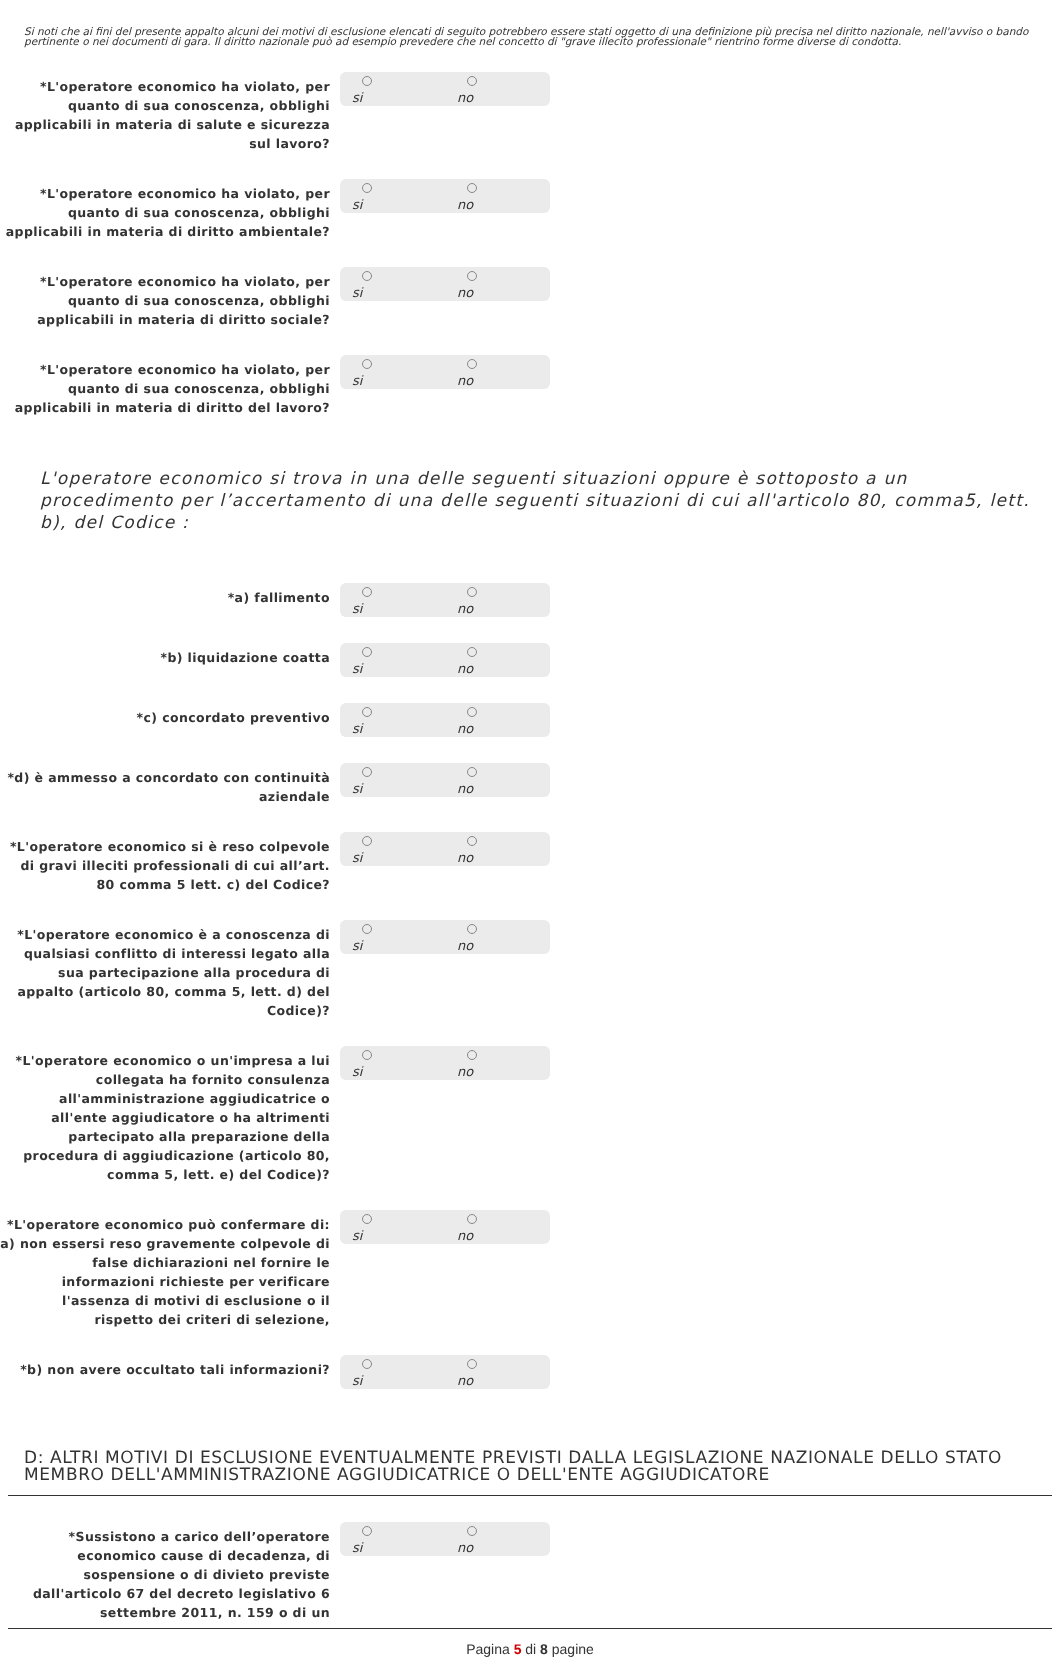Si noti che ai fini del presente appalto alcuni dei motivi di esclusione elencati di seguito potrebbero essere stati oggetto di una definizione più precisa nel diritto nazionale, nell'avviso o bando pertinente o nei documenti di gara. Il diritto nazionale può ad esempio prevedere che nel concetto di "grave illecito professionale" rientrino forme diverse di condotta.
*L'operatore economico ha violato, per quanto di sua conoscenza, obblighi applicabili in materia di salute e sicurezza sul lavoro?
si
no
*L'operatore economico ha violato, per quanto di sua conoscenza, obblighi applicabili in materia di diritto ambientale?
si
no
*L'operatore economico ha violato, per quanto di sua conoscenza, obblighi applicabili in materia di diritto sociale?
si
no
*L'operatore economico ha violato, per quanto di sua conoscenza, obblighi applicabili in materia di diritto del lavoro?
si
no
L'operatore economico si trova in una delle seguenti situazioni oppure è sottoposto a un procedimento per l’accertamento di una delle seguenti situazioni di cui all'articolo 80, comma5, lett. b), del Codice :
*a) fallimento
si
no
*b) liquidazione coatta
si
no
*c) concordato preventivo
si
no
*d) è ammesso a concordato con continuità aziendale
si
no
*L'operatore economico si è reso colpevole di gravi illeciti professionali di cui all’art. 80 comma 5 lett. c) del Codice?
si
no
*L'operatore economico è a conoscenza di qualsiasi conflitto di interessi legato alla sua partecipazione alla procedura di appalto (articolo 80, comma 5, lett. d) del Codice)?
si
no
*L'operatore economico o un'impresa a lui collegata ha fornito consulenza all'amministrazione aggiudicatrice o all'ente aggiudicatore o ha altrimenti partecipato alla preparazione della procedura di aggiudicazione (articolo 80, comma 5, lett. e) del Codice)?
si
no
*L'operatore economico può confermare di: a) non essersi reso gravemente colpevole di false dichiarazioni nel fornire le informazioni richieste per verificare l'assenza di motivi di esclusione o il rispetto dei criteri di selezione,
si
no
*b) non avere occultato tali informazioni?
si
no
D: ALTRI MOTIVI DI ESCLUSIONE EVENTUALMENTE PREVISTI DALLA LEGISLAZIONE NAZIONALE DELLO STATO MEMBRO DELL'AMMINISTRAZIONE AGGIUDICATRICE O DELL'ENTE AGGIUDICATORE
*Sussistono a carico dell’operatore economico cause di decadenza, di sospensione o di divieto previste dall'articolo 67 del decreto legislativo 6 settembre 2011, n. 159 o di un
si
no
Pagina 5 di 8 pagine